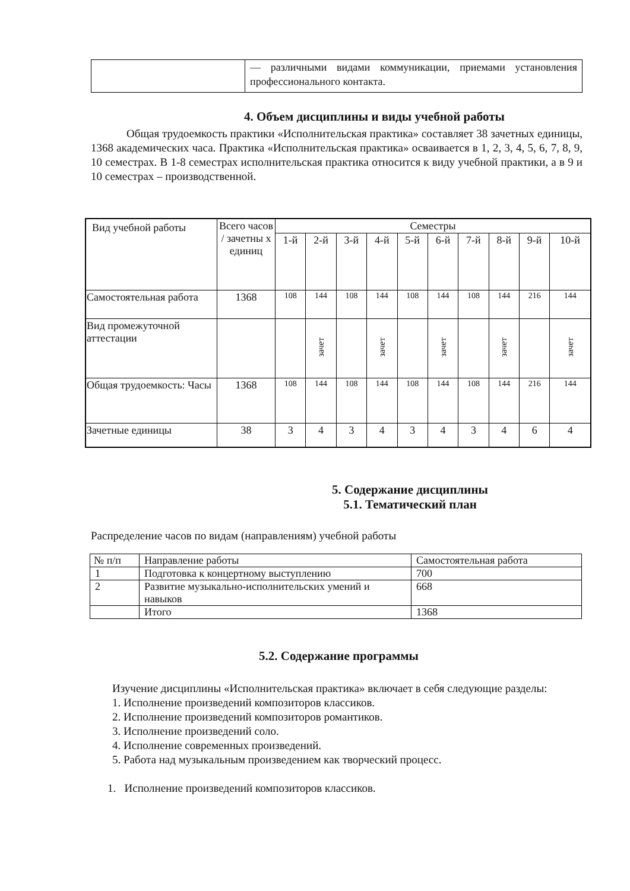| | — различными видами коммуникации, приемами установления профессионального контакта. |
4. Объем дисциплины и виды учебной работы
Общая трудоемкость практики «Исполнительская практика» составляет 38 зачетных единицы, 1368 академических часа. Практика «Исполнительская практика» осваивается в 1, 2, 3, 4, 5, 6, 7, 8, 9, 10 семестрах. В 1-8 семестрах исполнительская практика относится к виду учебной практики, а в 9 и 10 семестрах – производственной.
| Вид учебной работы | Всего часов / зачетны х единиц | Семестры | | | | | | | | | |
| | | 1-й | 2-й | 3-й | 4-й | 5-й | 6-й | 7-й | 8-й | 9-й | 10-й |
| Самостоятельная работа | 1368 | 108 | 144 | 108 | 144 | 108 | 144 | 108 | 144 | 216 | 144 |
| Вид промежуточной аттестации | | | зачет | | зачет | | зачет | | зачет | | зачет |
| Общая трудоемкость: Часы | 1368 | 108 | 144 | 108 | 144 | 108 | 144 | 108 | 144 | 216 | 144 |
| Зачетные единицы | 38 | 3 | 4 | 3 | 4 | 3 | 4 | 3 | 4 | 6 | 4 |
5. Содержание дисциплины
5.1. Тематический план
Распределение часов по видам (направлениям) учебной работы
| № п/п | Направление работы | Самостоятельная работа |
| 1 | Подготовка к концертному выступлению | 700 |
| 2 | Развитие музыкально-исполнительских умений и навыков | 668 |
| | Итого | 1368 |
5.2. Содержание программы
Изучение дисциплины «Исполнительская практика» включает в себя следующие разделы:
1. Исполнение произведений композиторов классиков.
2. Исполнение произведений композиторов романтиков.
3. Исполнение произведений соло.
4. Исполнение современных произведений.
5. Работа над музыкальным произведением как творческий процесс.
1. Исполнение произведений композиторов классиков.